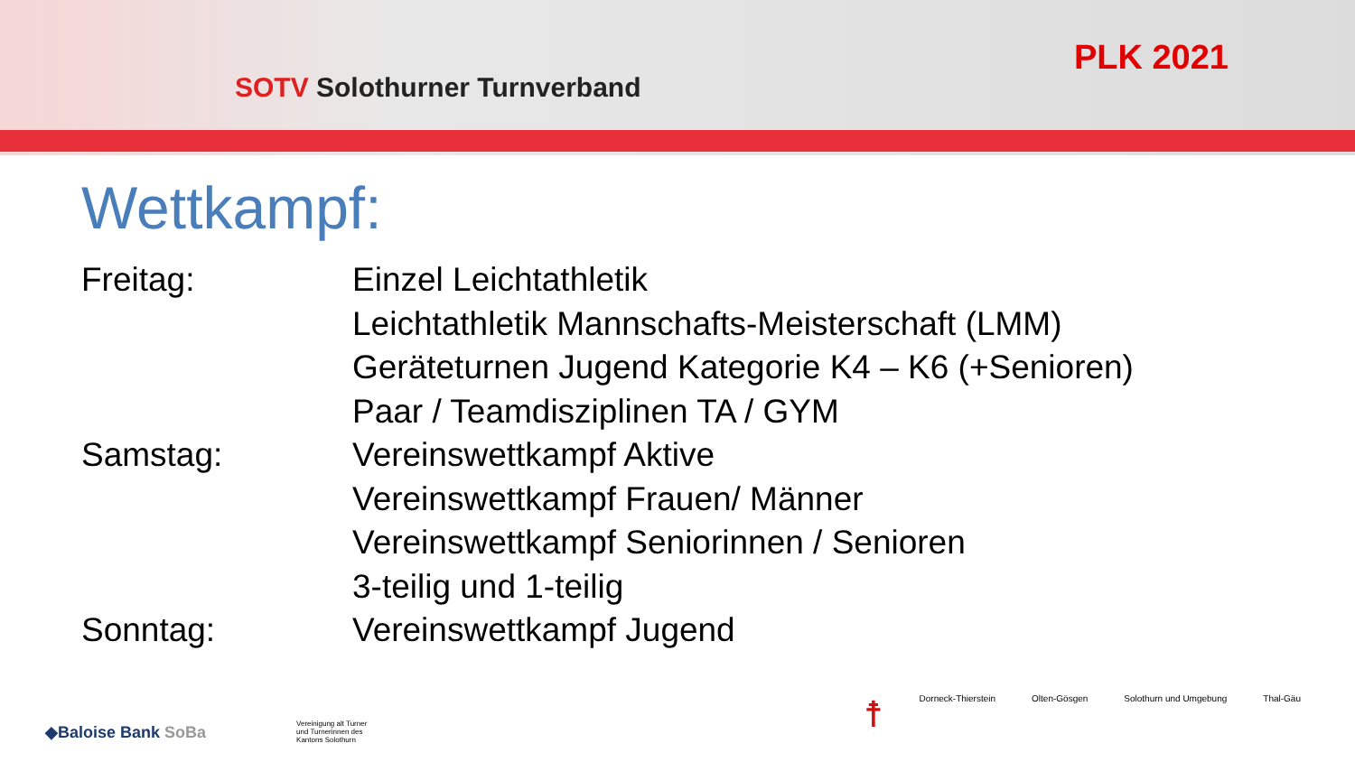SOTV Solothurner Turnverband
PLK 2021
Wettkampf:
Freitag: Einzel Leichtathletik
Leichtathletik Mannschafts-Meisterschaft (LMM)
Geräteturnen Jugend Kategorie K4 – K6 (+Senioren)
Paar / Teamdisziplinen TA / GYM
Samstag: Vereinswettkampf Aktive
Vereinswettkampf Frauen/ Männer
Vereinswettkampf Seniorinnen / Senioren
3-teilig und 1-teilig
Sonntag: Vereinswettkampf Jugend
◆Baloise Bank SoBa
Vereinigung alt Turner und Turnerinnen des Kantons Solothurn
☨ Dorneck-Thierstein Olten-Gösgen Solothurn und Umgebung Thal-Gäu